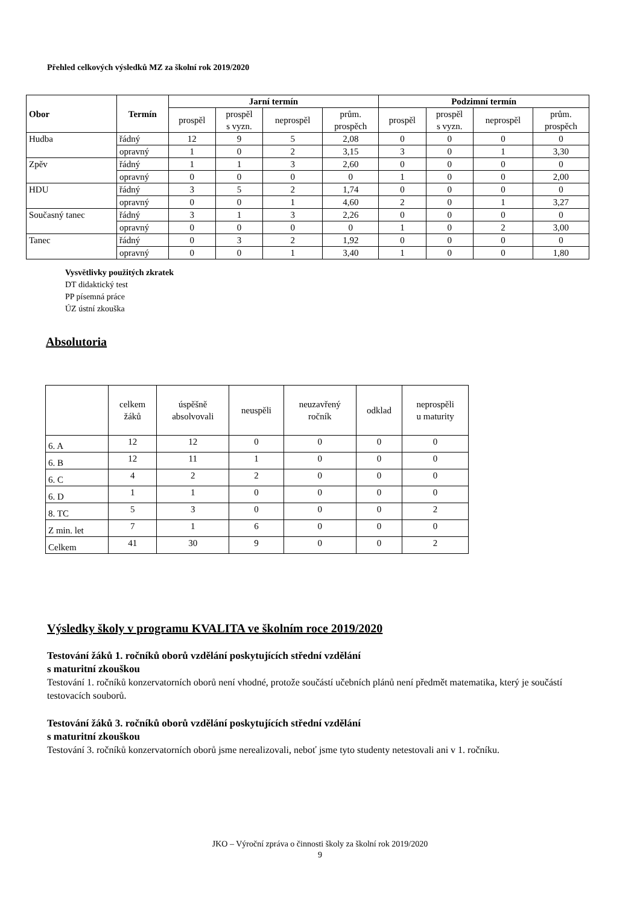Přehled celkových výsledků MZ za školní rok 2019/2020
| Obor | Termín | Jarní termín | | | | Podzimní termín | | | |
| --- | --- | --- | --- | --- | --- | --- | --- | --- | --- |
| | | prospěl | prospěl s vyzn. | neprospěl | prům. prospěch | prospěl | prospěl s vyzn. | neprospěl | prům. prospěch |
| Hudba | řádný | 12 | 9 | 5 | 2,08 | 0 | 0 | 0 | 0 |
| | opravný | 1 | 0 | 2 | 3,15 | 3 | 0 | 1 | 3,30 |
| Zpěv | řádný | 1 | 1 | 3 | 2,60 | 0 | 0 | 0 | 0 |
| | opravný | 0 | 0 | 0 | 0 | 1 | 0 | 0 | 2,00 |
| HDU | řádný | 3 | 5 | 2 | 1,74 | 0 | 0 | 0 | 0 |
| | opravný | 0 | 0 | 1 | 4,60 | 2 | 0 | 1 | 3,27 |
| Současný tanec | řádný | 3 | 1 | 3 | 2,26 | 0 | 0 | 0 | 0 |
| | opravný | 0 | 0 | 0 | 0 | 1 | 0 | 2 | 3,00 |
| Tanec | řádný | 0 | 3 | 2 | 1,92 | 0 | 0 | 0 | 0 |
| | opravný | 0 | 0 | 1 | 3,40 | 1 | 0 | 0 | 1,80 |
Vysvětlivky použitých zkratek
DT didaktický test
PP písemná práce
ÚZ ústní zkouška
Absolutoria
| | celkem žáků | úspěšně absolvovali | neuspěli | neuzavřený ročník | odklad | neprospěli u maturity |
| 6. A | 12 | 12 | 0 | 0 | 0 | 0 |
| 6. B | 12 | 11 | 1 | 0 | 0 | 0 |
| 6. C | 4 | 2 | 2 | 0 | 0 | 0 |
| 6. D | 1 | 1 | 0 | 0 | 0 | 0 |
| 8. TC | 5 | 3 | 0 | 0 | 0 | 2 |
| Z min. let | 7 | 1 | 6 | 0 | 0 | 0 |
| Celkem | 41 | 30 | 9 | 0 | 0 | 2 |
Výsledky školy v programu KVALITA ve školním roce 2019/2020
Testování žáků 1. ročníků oborů vzdělání poskytujících střední vzdělání
s maturitní zkouškou
Testování 1. ročníků konzervatorních oborů není vhodné, protože součástí učebních plánů není předmět matematika, který je součástí testovacích souborů.
Testování žáků 3. ročníků oborů vzdělání poskytujících střední vzdělání
s maturitní zkouškou
Testování 3. ročníků konzervatorních oborů jsme nerealizovali, neboť jsme tyto studenty netestovali ani v 1. ročníku.
JKO – Výroční zpráva o činnosti školy za školní rok 2019/2020
9